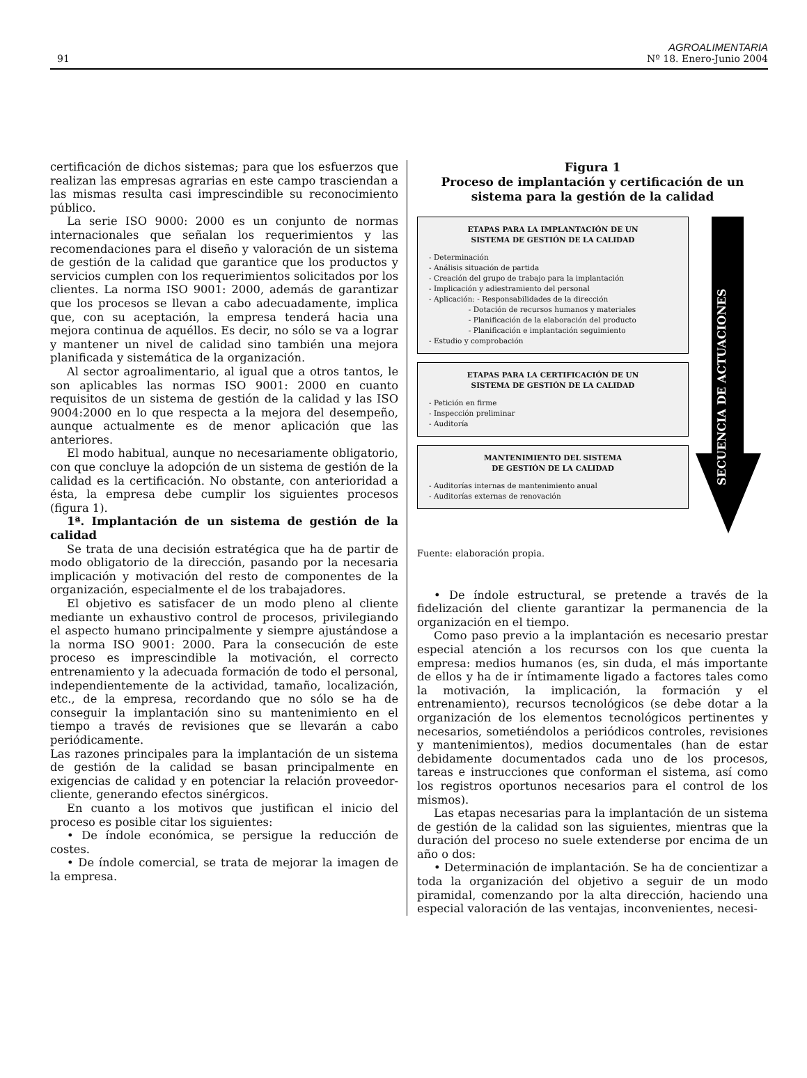91
AGROALIMENTARIA
Nº 18. Enero-Junio 2004
certificación de dichos sistemas; para que los esfuerzos que realizan las empresas agrarias en este campo trasciendan a las mismas resulta casi imprescindible su reconocimiento público.
La serie ISO 9000: 2000 es un conjunto de normas internacionales que señalan los requerimientos y las recomendaciones para el diseño y valoración de un sistema de gestión de la calidad que garantice que los productos y servicios cumplen con los requerimientos solicitados por los clientes. La norma ISO 9001: 2000, además de garantizar que los procesos se llevan a cabo adecuadamente, implica que, con su aceptación, la empresa tenderá hacia una mejora continua de aquéllos. Es decir, no sólo se va a lograr y mantener un nivel de calidad sino también una mejora planificada y sistemática de la organización.
Al sector agroalimentario, al igual que a otros tantos, le son aplicables las normas ISO 9001: 2000 en cuanto requisitos de un sistema de gestión de la calidad y las ISO 9004:2000 en lo que respecta a la mejora del desempeño, aunque actualmente es de menor aplicación que las anteriores.
El modo habitual, aunque no necesariamente obligatorio, con que concluye la adopción de un sistema de gestión de la calidad es la certificación. No obstante, con anterioridad a ésta, la empresa debe cumplir los siguientes procesos (figura 1).
1ª. Implantación de un sistema de gestión de la calidad
Se trata de una decisión estratégica que ha de partir de modo obligatorio de la dirección, pasando por la necesaria implicación y motivación del resto de componentes de la organización, especialmente el de los trabajadores.
El objetivo es satisfacer de un modo pleno al cliente mediante un exhaustivo control de procesos, privilegiando el aspecto humano principalmente y siempre ajustándose a la norma ISO 9001: 2000. Para la consecución de este proceso es imprescindible la motivación, el correcto entrenamiento y la adecuada formación de todo el personal, independientemente de la actividad, tamaño, localización, etc., de la empresa, recordando que no sólo se ha de conseguir la implantación sino su mantenimiento en el tiempo a través de revisiones que se llevarán a cabo periódicamente.
Las razones principales para la implantación de un sistema de gestión de la calidad se basan principalmente en exigencias de calidad y en potenciar la relación proveedor-cliente, generando efectos sinérgicos.
En cuanto a los motivos que justifican el inicio del proceso es posible citar los siguientes:
• De índole económica, se persigue la reducción de costes.
• De índole comercial, se trata de mejorar la imagen de la empresa.
Figura 1
Proceso de implantación y certificación de un sistema para la gestión de la calidad
ETAPAS PARA LA IMPLANTACIÓN DE UN
SISTEMA DE GESTIÓN DE LA CALIDAD
- Determinación
- Análisis situación de partida
- Creación del grupo de trabajo para la implantación
- Implicación y adiestramiento del personal
- Aplicación: - Responsabilidades de la dirección
- Dotación de recursos humanos y materiales
- Planificación de la elaboración del producto
- Planificación e implantación seguimiento
- Estudio y comprobación
ETAPAS PARA LA CERTIFICACIÓN DE UN
SISTEMA DE GESTIÓN DE LA CALIDAD
- Petición en firme
- Inspección preliminar
- Auditoría
MANTENIMIENTO DEL SISTEMA
DE GESTIÓN DE LA CALIDAD
- Auditorías internas de mantenimiento anual
- Auditorías externas de renovación
SECUENCIA DE ACTUACIONES
Fuente: elaboración propia.
• De índole estructural, se pretende a través de la fidelización del cliente garantizar la permanencia de la organización en el tiempo.
Como paso previo a la implantación es necesario prestar especial atención a los recursos con los que cuenta la empresa: medios humanos (es, sin duda, el más importante de ellos y ha de ir íntimamente ligado a factores tales como la motivación, la implicación, la formación y el entrenamiento), recursos tecnológicos (se debe dotar a la organización de los elementos tecnológicos pertinentes y necesarios, sometiéndolos a periódicos controles, revisiones y mantenimientos), medios documentales (han de estar debidamente documentados cada uno de los procesos, tareas e instrucciones que conforman el sistema, así como los registros oportunos necesarios para el control de los mismos).
Las etapas necesarias para la implantación de un sistema de gestión de la calidad son las siguientes, mientras que la duración del proceso no suele extenderse por encima de un año o dos:
• Determinación de implantación. Se ha de concientizar a toda la organización del objetivo a seguir de un modo piramidal, comenzando por la alta dirección, haciendo una especial valoración de las ventajas, inconvenientes, necesi-